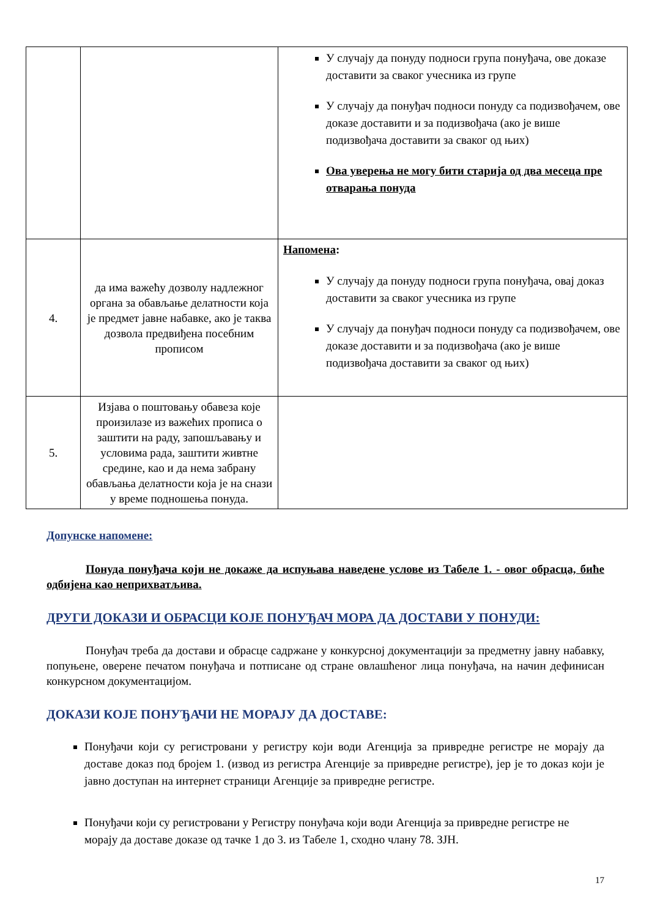| | | У случају да понуду подноси група понуђача, ове доказе доставити за сваког учесника из групе У случају да понуђач подноси понуду са подизвођачем, ове доказе доставити и за подизвођача (ако је више подизвођача доставити за сваког од њих) Ова уверења не могу бити старија од два месеца пре отварања понуда |
| 4. | да има важећу дозволу надлежног органа за обављање делатности која је предмет јавне набавке, ако је таква дозвола предвиђена посебним прописом | Напомена : У случају да понуду подноси група понуђача, овај доказ доставити за сваког учесника из групе У случају да понуђач подноси понуду са подизвођачем, ове доказе доставити и за подизвођача (ако је више подизвођача доставити за сваког од њих) |
| 5. | Изјава о поштовању обавеза које произилазе из важећих прописа о заштити на раду, запошљавању и условима рада, заштити живтне средине, као и да нема забрану обављања делатности која је на снази у време подношења понуда. | |
Допунске напомене:
Понуда понуђача који не докаже да испуњава наведене услове из Табеле 1. - овог обрасца, биће одбијена као неприхватљива.
ДРУГИ ДОКАЗИ И ОБРАСЦИ КОЈЕ ПОНУЂАЧ МОРА ДА ДОСТАВИ У ПОНУДИ:
Понуђач треба да достави и обрасце садржане у конкурсној документацији за предметну јавну набавку, попуњене, оверене печатом понуђача и потписане од стране овлашћеног лица понуђача, на начин дефинисан конкурсном документацијом.
ДОКАЗИ КОЈЕ ПОНУЂАЧИ НЕ МОРАЈУ ДА ДОСТАВЕ:
Понуђачи који су регистровани у регистру који води Агенција за привредне регистре не морају да доставе доказ под бројем 1. (извод из регистра Агенције за привредне регистре), јер је то доказ који је јавно доступан на интернет страници Агенције за привредне регистре.
Понуђачи који су регистровани у Регистру понуђача који води Агенција за привредне регистре не морају да доставе доказе од тачке 1 до 3. из Табеле 1, сходно члану 78. ЗЈН.
17